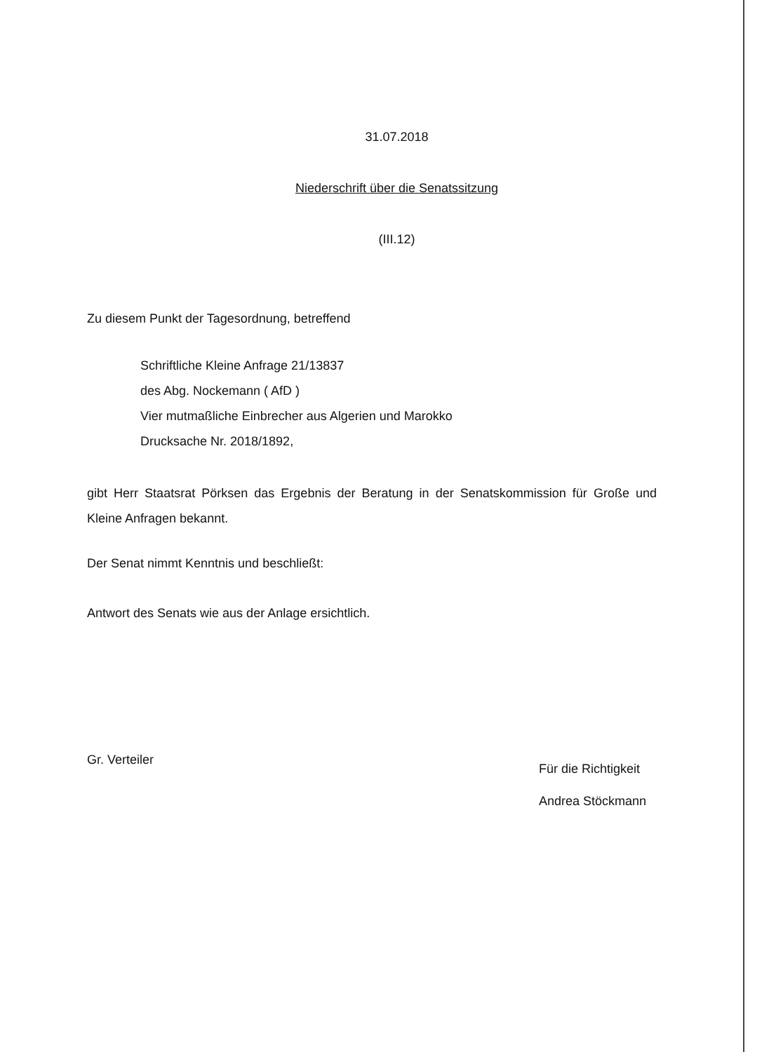31.07.2018
Niederschrift über die Senatssitzung
(III.12)
Zu diesem Punkt der Tagesordnung, betreffend
Schriftliche Kleine Anfrage 21/13837
des Abg. Nockemann ( AfD )
Vier mutmaßliche Einbrecher aus Algerien und Marokko
Drucksache Nr. 2018/1892,
gibt Herr Staatsrat Pörksen das Ergebnis der Beratung in der Senatskommission für Große und Kleine Anfragen bekannt.
Der Senat nimmt Kenntnis und beschließt:
Antwort des Senats wie aus der Anlage ersichtlich.
Gr. Verteiler
Für die Richtigkeit
Andrea Stöckmann